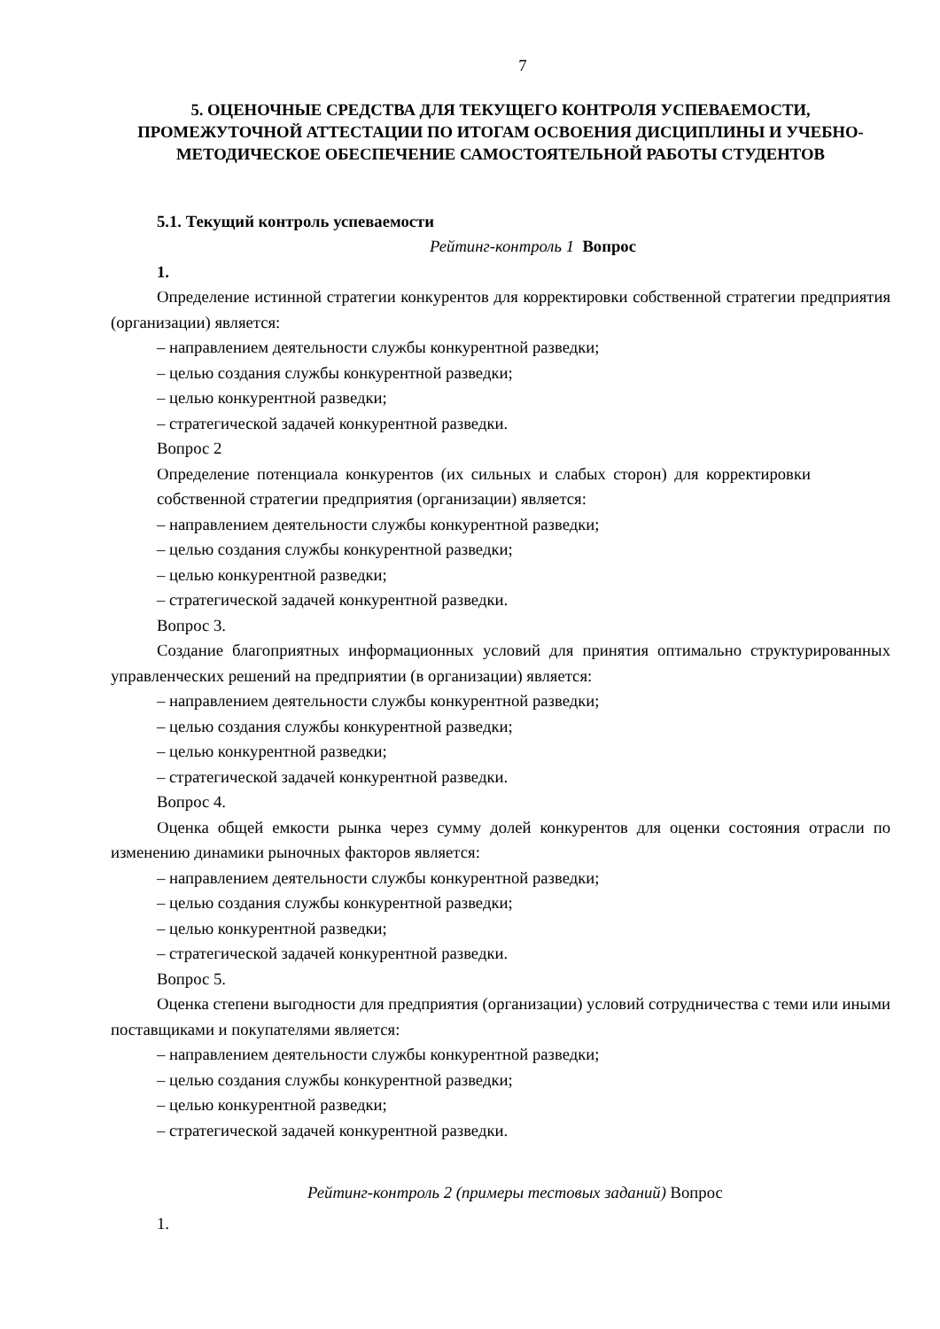7
5. ОЦЕНОЧНЫЕ СРЕДСТВА ДЛЯ ТЕКУЩЕГО КОНТРОЛЯ УСПЕВАЕМОСТИ, ПРОМЕЖУТОЧНОЙ АТТЕСТАЦИИ ПО ИТОГАМ ОСВОЕНИЯ ДИСЦИПЛИНЫ И УЧЕБНО-МЕТОДИЧЕСКОЕ ОБЕСПЕЧЕНИЕ САМОСТОЯТЕЛЬНОЙ РАБОТЫ СТУДЕНТОВ
5.1. Текущий контроль успеваемости
Рейтинг-контроль 1 Вопрос
1.
Определение истинной стратегии конкурентов для корректировки собственной стратегии предприятия (организации) является:
– направлением деятельности службы конкурентной разведки;
– целью создания службы конкурентной разведки;
– целью конкурентной разведки;
– стратегической задачей конкурентной разведки.
Вопрос 2
Определение потенциала конкурентов (их сильных и слабых сторон) для корректировки собственной стратегии предприятия (организации) является:
– направлением деятельности службы конкурентной разведки;
– целью создания службы конкурентной разведки;
– целью конкурентной разведки;
– стратегической задачей конкурентной разведки.
Вопрос 3.
Создание благоприятных информационных условий для принятия оптимально структурированных управленческих решений на предприятии (в организации) является:
– направлением деятельности службы конкурентной разведки;
– целью создания службы конкурентной разведки;
– целью конкурентной разведки;
– стратегической задачей конкурентной разведки.
Вопрос 4.
Оценка общей емкости рынка через сумму долей конкурентов для оценки состояния отрасли по изменению динамики рыночных факторов является:
– направлением деятельности службы конкурентной разведки;
– целью создания службы конкурентной разведки;
– целью конкурентной разведки;
– стратегической задачей конкурентной разведки.
Вопрос 5.
Оценка степени выгодности для предприятия (организации) условий сотрудничества с теми или иными поставщиками и покупателями является:
– направлением деятельности службы конкурентной разведки;
– целью создания службы конкурентной разведки;
– целью конкурентной разведки;
– стратегической задачей конкурентной разведки.
Рейтинг-контроль 2 (примеры тестовых заданий) Вопрос
1.